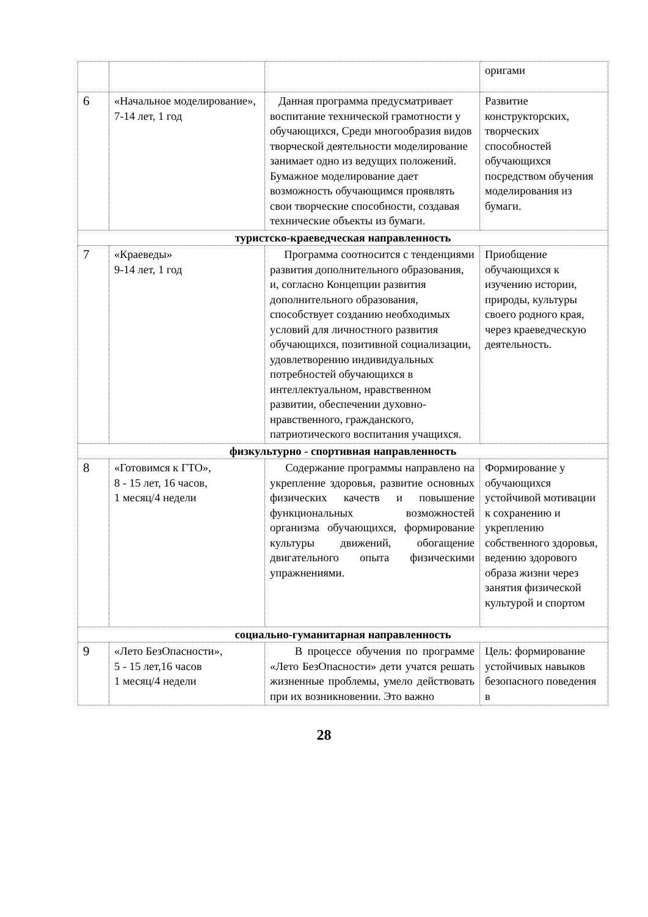| | | | оригами |
| 6 | «Начальное моделирование», 7-14 лет, 1 год | Данная программа предусматривает воспитание технической грамотности у обучающихся, Среди многообразия видов творческой деятельности моделирование занимает одно из ведущих положений. Бумажное моделирование дает возможность обучающимся проявлять свои творческие способности, создавая технические объекты из бумаги. | Развитие конструкторских, творческих способностей обучающихся посредством обучения моделирования из бумаги. |
| туристско-краеведческая направленность | | | |
| 7 | «Краеведы» 9-14 лет, 1 год | Программа соотносится с тенденциями развития дополнительного образования, и, согласно Концепции развития дополнительного образования, способствует созданию необходимых условий для личностного развития обучающихся, позитивной социализации, удовлетворению индивидуальных потребностей обучающихся в интеллектуальном, нравственном развитии, обеспечении духовно-нравственного, гражданского, патриотического воспитания учащихся. | Приобщение обучающихся к изучению истории, природы, культуры своего родного края, через краеведческую деятельность. |
| физкультурно - спортивная направленность | | | |
| 8 | «Готовимся к ГТО», 8 - 15 лет, 16 часов, 1 месяц/4 недели | Содержание программы направлено на укрепление здоровья, развитие основных физических качеств и повышение функциональных возможностей организма обучающихся, формирование культуры движений, обогащение двигательного опыта физическими упражнениями. | Формирование у обучающихся устойчивой мотивации к сохранению и укреплению собственного здоровья, ведению здорового образа жизни через занятия физической культурой и спортом |
| социально-гуманитарная направленность | | | |
| 9 | «Лето БезОпасности», 5 - 15 лет,16 часов 1 месяц/4 недели | В процессе обучения по программе «Лето БезОпасности» дети учатся решать жизненные проблемы, умело действовать при их возникновении. Это важно | Цель: формирование устойчивых навыков безопасного поведения в |
28